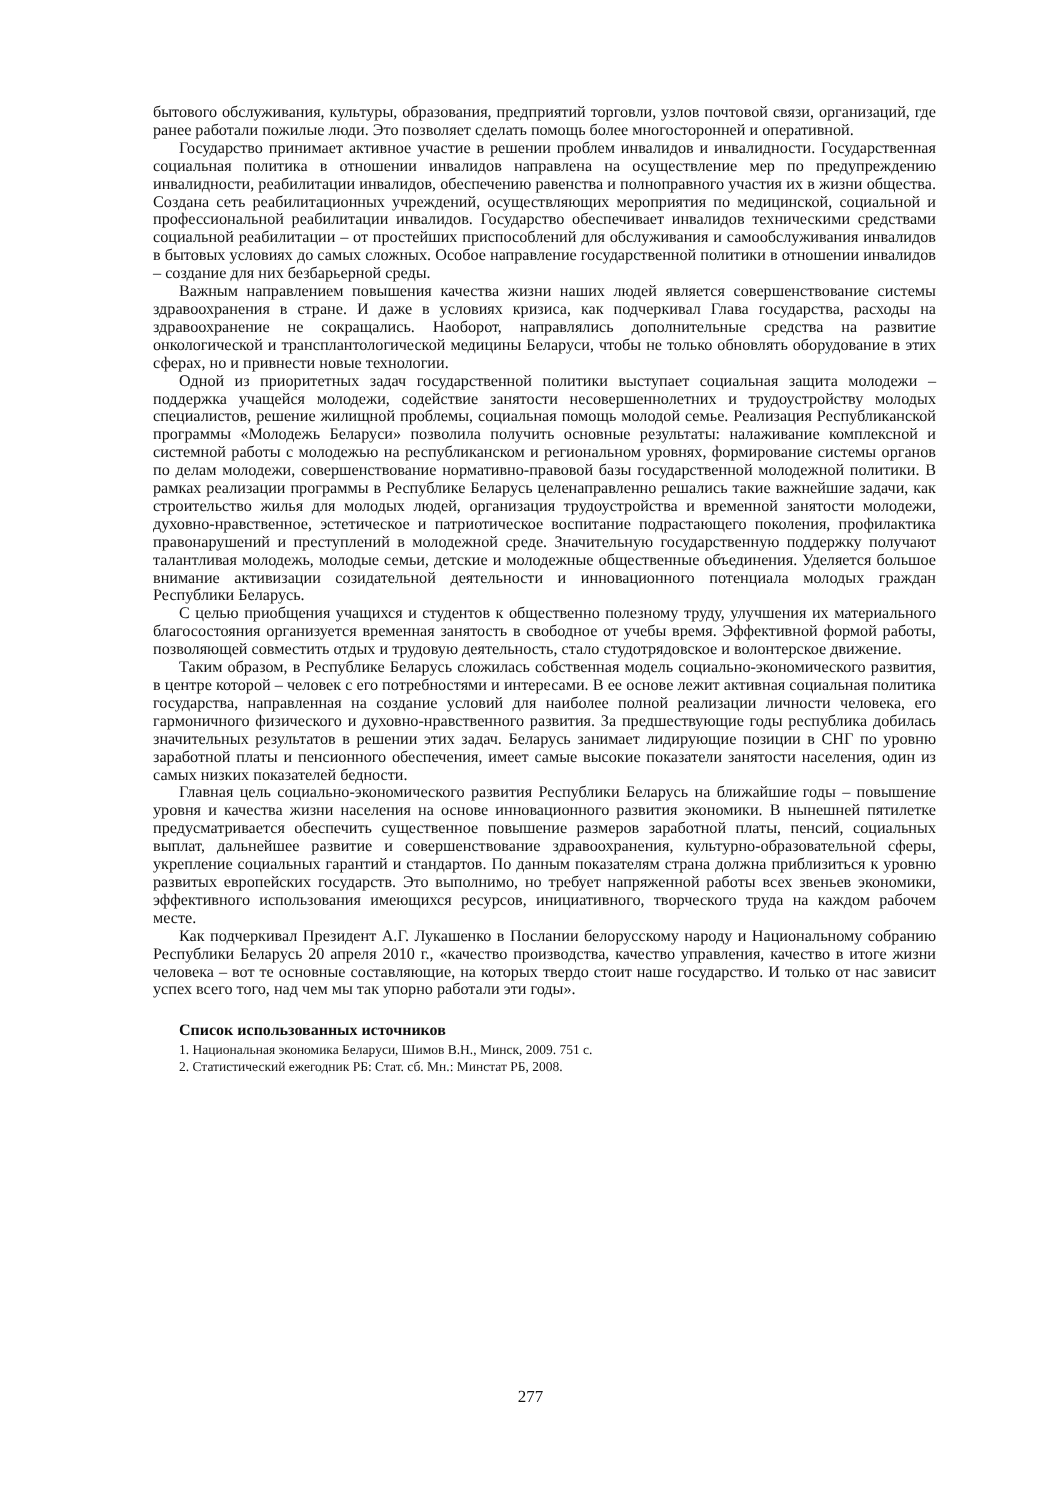бытового обслуживания, культуры, образования, предприятий торговли, узлов почтовой связи, организаций, где ранее работали пожилые люди. Это позволяет сделать помощь более многосторонней и оперативной.
Государство принимает активное участие в решении проблем инвалидов и инвалидности. Государственная социальная политика в отношении инвалидов направлена на осуществление мер по предупреждению инвалидности, реабилитации инвалидов, обеспечению равенства и полноправного участия их в жизни общества. Создана сеть реабилитационных учреждений, осуществляющих мероприятия по медицинской, социальной и профессиональной реабилитации инвалидов. Государство обеспечивает инвалидов техническими средствами социальной реабилитации – от простейших приспособлений для обслуживания и самообслуживания инвалидов в бытовых условиях до самых сложных. Особое направление государственной политики в отношении инвалидов – создание для них безбарьерной среды.
Важным направлением повышения качества жизни наших людей является совершенствование системы здравоохранения в стране. И даже в условиях кризиса, как подчеркивал Глава государства, расходы на здравоохранение не сокращались. Наоборот, направлялись дополнительные средства на развитие онкологической и трансплантологической медицины Беларуси, чтобы не только обновлять оборудование в этих сферах, но и привнести новые технологии.
Одной из приоритетных задач государственной политики выступает социальная защита молодежи – поддержка учащейся молодежи, содействие занятости несовершеннолетних и трудоустройству молодых специалистов, решение жилищной проблемы, социальная помощь молодой семье. Реализация Республиканской программы «Молодежь Беларуси» позволила получить основные результаты: налаживание комплексной и системной работы с молодежью на республиканском и региональном уровнях, формирование системы органов по делам молодежи, совершенствование нормативно-правовой базы государственной молодежной политики. В рамках реализации программы в Республике Беларусь целенаправленно решались такие важнейшие задачи, как строительство жилья для молодых людей, организация трудоустройства и временной занятости молодежи, духовно-нравственное, эстетическое и патриотическое воспитание подрастающего поколения, профилактика правонарушений и преступлений в молодежной среде. Значительную государственную поддержку получают талантливая молодежь, молодые семьи, детские и молодежные общественные объединения. Уделяется большое внимание активизации созидательной деятельности и инновационного потенциала молодых граждан Республики Беларусь.
С целью приобщения учащихся и студентов к общественно полезному труду, улучшения их материального благосостояния организуется временная занятость в свободное от учебы время. Эффективной формой работы, позволяющей совместить отдых и трудовую деятельность, стало студотрядовское и волонтерское движение.
Таким образом, в Республике Беларусь сложилась собственная модель социально-экономического развития, в центре которой – человек с его потребностями и интересами. В ее основе лежит активная социальная политика государства, направленная на создание условий для наиболее полной реализации личности человека, его гармоничного физического и духовно-нравственного развития. За предшествующие годы республика добилась значительных результатов в решении этих задач. Беларусь занимает лидирующие позиции в СНГ по уровню заработной платы и пенсионного обеспечения, имеет самые высокие показатели занятости населения, один из самых низких показателей бедности.
Главная цель социально-экономического развития Республики Беларусь на ближайшие годы – повышение уровня и качества жизни населения на основе инновационного развития экономики. В нынешней пятилетке предусматривается обеспечить существенное повышение размеров заработной платы, пенсий, социальных выплат, дальнейшее развитие и совершенствование здравоохранения, культурно-образовательной сферы, укрепление социальных гарантий и стандартов. По данным показателям страна должна приблизиться к уровню развитых европейских государств. Это выполнимо, но требует напряженной работы всех звеньев экономики, эффективного использования имеющихся ресурсов, инициативного, творческого труда на каждом рабочем месте.
Как подчеркивал Президент А.Г. Лукашенко в Послании белорусскому народу и Национальному собранию Республики Беларусь 20 апреля 2010 г., «качество производства, качество управления, качество в итоге жизни человека – вот те основные составляющие, на которых твердо стоит наше государство. И только от нас зависит успех всего того, над чем мы так упорно работали эти годы».
Список использованных источников
1. Национальная экономика Беларуси, Шимов В.Н., Минск, 2009. 751 с.
2. Статистический ежегодник РБ: Стат. сб. Мн.: Минстат РБ, 2008.
277